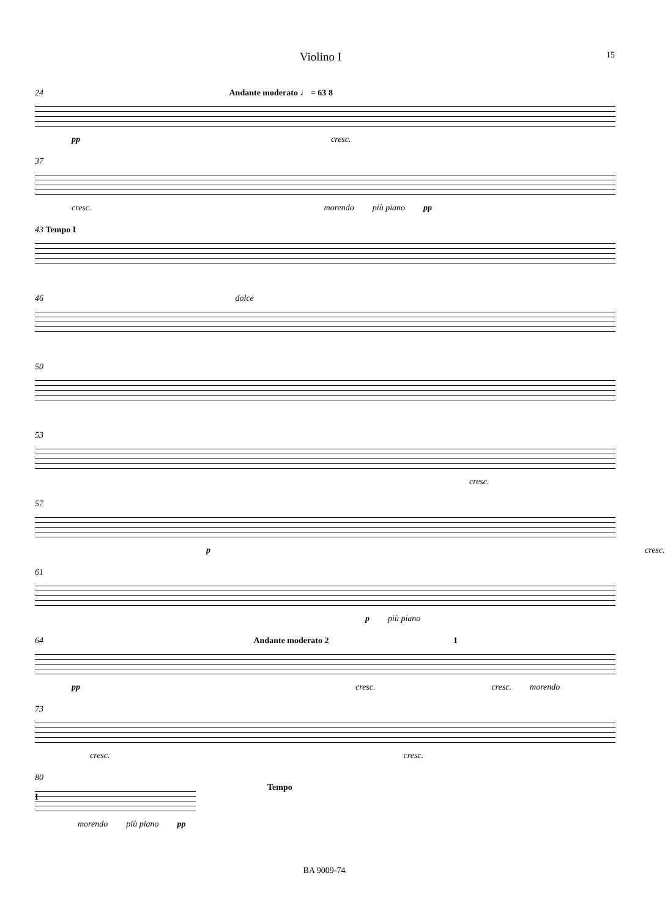Violino I 15
24 Andante moderato ♩ = 63 8
pp cresc.
37
cresc. morendo più piano pp
43 Tempo I
46 dolce
50
53
cresc.
57
p cresc.
61
p più piano
64 Andante moderato 2 1
pp cresc. cresc. morendo
73
cresc. cresc.
80 Tempo I
morendo più piano pp
BA 9009-74